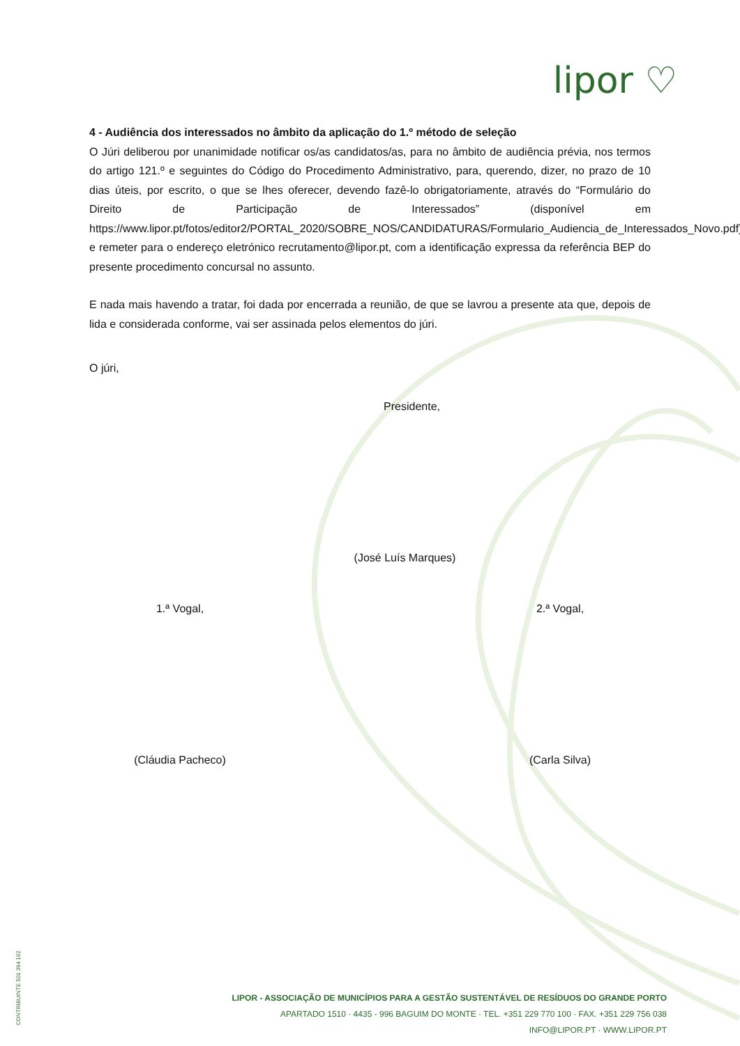lipor ♡
4 - Audiência dos interessados no âmbito da aplicação do 1.º método de seleção
O Júri deliberou por unanimidade notificar os/as candidatos/as, para no âmbito de audiência prévia, nos termos do artigo 121.º e seguintes do Código do Procedimento Administrativo, para, querendo, dizer, no prazo de 10 dias úteis, por escrito, o que se lhes oferecer, devendo fazê-lo obrigatoriamente, através do “Formulário do Direito de Participação de Interessados” (disponível em https://www.lipor.pt/fotos/editor2/PORTAL_2020/SOBRE_NOS/CANDIDATURAS/Formulario_Audiencia_de_Interessados_Novo.pdf) e remeter para o endereço eletrónico recrutamento@lipor.pt, com a identificação expressa da referência BEP do presente procedimento concursal no assunto.
E nada mais havendo a tratar, foi dada por encerrada a reunião, de que se lavrou a presente ata que, depois de lida e considerada conforme, vai ser assinada pelos elementos do júri.
O júri,
Presidente,
(José Luís Marques)
1.ª Vogal, 2.ª Vogal,
(Cláudia Pacheco) (Carla Silva)
CONTRIBUINTE 501 394 192
LIPOR - ASSOCIAÇÃO DE MUNICÍPIOS PARA A GESTÃO SUSTENTÁVEL DE RESÍDUOS DO GRANDE PORTO
APARTADO 1510 · 4435 - 996 BAGUIM DO MONTE · TEL. +351 229 770 100 · FAX. +351 229 756 038
INFO@LIPOR.PT · WWW.LIPOR.PT